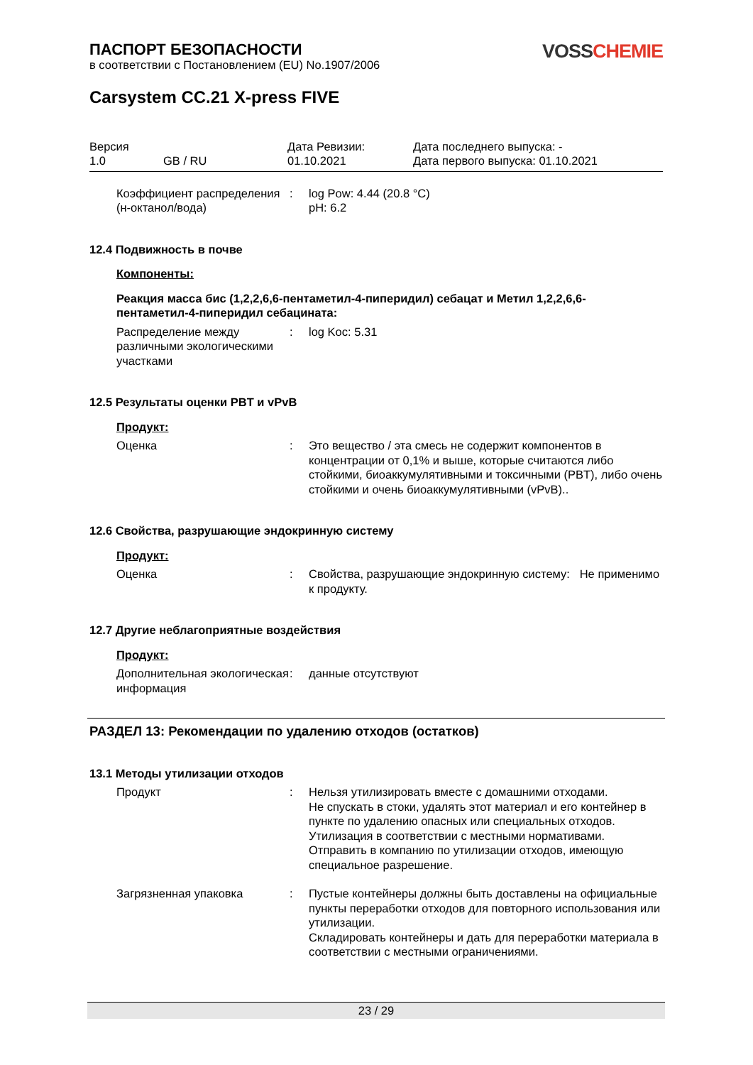ПАСПОРТ БЕЗОПАСНОСТИ
в соответствии с Постановлением (EU) No.1907/2006
VOSSCHEMIE
Carsystem CC.21 X-press FIVE
Версия
1.0
GB / RU
Дата Ревизии:
01.10.2021
Дата последнего выпуска: -
Дата первого выпуска: 01.10.2021
Коэффициент распределения (н-октанол/вода)
:
log Pow: 4.44 (20.8 °C)
pH: 6.2
12.4 Подвижность в почве
Компоненты:
Реакция масса бис (1,2,2,6,6-пентаметил-4-пиперидил) себацат и Метил 1,2,2,6,6-пентаметил-4-пиперидил себацината:
Распределение между различными экологическими участками
:
log Koc: 5.31
12.5 Результаты оценки PBT и vPvB
Продукт:
Оценка
:
Это вещество / эта смесь не содержит компонентов в концентрации от 0,1% и выше, которые считаются либо стойкими, биоаккумулятивными и токсичными (PBT), либо очень стойкими и очень биоаккумулятивными (vPvB)..
12.6 Свойства, разрушающие эндокринную систему
Продукт:
Оценка
:
Свойства, разрушающие эндокринную систему: Не применимо к продукту.
12.7 Другие неблагоприятные воздействия
Продукт:
Дополнительная экологическая информация
:
данные отсутствуют
РАЗДЕЛ 13: Рекомендации по удалению отходов (остатков)
13.1 Методы утилизации отходов
Продукт
:
Нельзя утилизировать вместе с домашними отходами.
Не спускать в стоки, удалять этот материал и его контейнер в пункте по удалению опасных или специальных отходов.
Утилизация в соответствии с местными нормативами.
Отправить в компанию по утилизации отходов, имеющую специальное разрешение.
Загрязненная упаковка
:
Пустые контейнеры должны быть доставлены на официальные пункты переработки отходов для повторного использования или утилизации.
Складировать контейнеры и дать для переработки материала в соответствии с местными ограничениями.
23 / 29